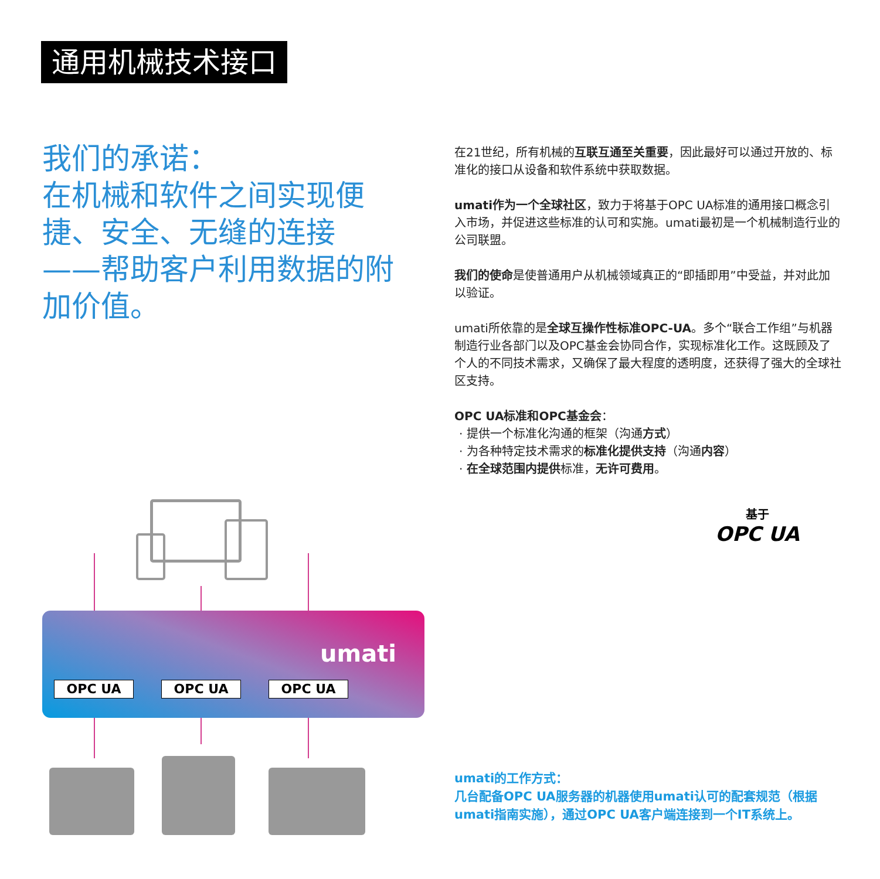通用机械技术接口
我们的承诺：
在机械和软件之间实现便捷、安全、无缝的连接 ——帮助客户利用数据的附加价值。
在21世纪，所有机械的互联互通至关重要，因此最好可以通过开放的、标准化的接口从设备和软件系统中获取数据。
umati作为一个全球社区，致力于将基于OPC UA标准的通用接口概念引入市场，并促进这些标准的认可和实施。umati最初是一个机械制造行业的公司联盟。
我们的使命是使普通用户从机械领域真正的“即插即用”中受益，并对此加以验证。
umati所依靠的是全球互操作性标准OPC-UA。多个“联合工作组”与机器制造行业各部门以及OPC基金会协同合作，实现标准化工作。这既顾及了个人的不同技术需求，又确保了最大程度的透明度，还获得了强大的全球社区支持。
OPC UA标准和OPC基金会：
· 提供一个标准化沟通的框架（沟通方式）
· 为各种特定技术需求的标准化提供支持（沟通内容）
· 在全球范围内提供标准，无许可费用。
基于
OPC UA
umati
OPC UA OPC UA OPC UA
umati的工作方式：
几台配备OPC UA服务器的机器使用umati认可的配套规范（根据umati指南实施），通过OPC UA客户端连接到一个IT系统上。